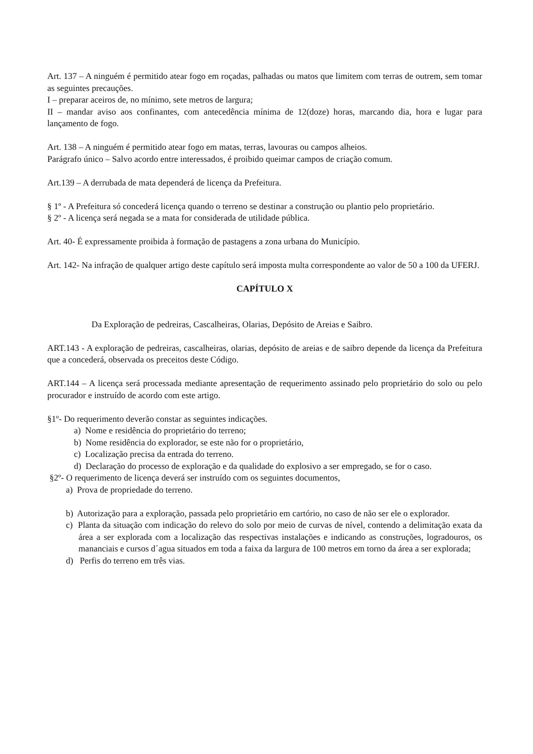Art. 137 – A ninguém é permitido atear fogo em roçadas, palhadas ou matos que limitem com terras de outrem, sem tomar as seguintes precauções.
I – preparar aceiros de, no mínimo, sete metros de largura;
II – mandar aviso aos confinantes, com antecedência mínima de 12(doze) horas, marcando dia, hora e lugar para lançamento de fogo.
Art. 138 – A ninguém é permitido atear fogo em matas, terras, lavouras ou campos alheios.
Parágrafo único – Salvo acordo entre interessados, é proibido queimar campos de criação comum.
Art.139 – A derrubada de mata dependerá de licença da Prefeitura.
§ 1º - A Prefeitura só concederá licença quando o terreno se destinar a construção ou plantio pelo proprietário.
§ 2º - A licença será negada se a mata for considerada de utilidade pública.
Art. 40- É expressamente proibida à formação de pastagens a zona urbana do Município.
Art. 142- Na infração de qualquer artigo deste capítulo será imposta multa correspondente ao valor de 50 a 100 da UFERJ.
CAPÍTULO X
Da Exploração de pedreiras, Cascalheiras, Olarias, Depósito de Areias e Saibro.
ART.143 - A exploração de pedreiras, cascalheiras, olarias, depósito de areias e de saibro depende da licença da Prefeitura que a concederá, observada os preceitos deste Código.
ART.144 – A licença será processada mediante apresentação de requerimento assinado pelo proprietário do solo ou pelo procurador e instruído de acordo com este artigo.
§1º- Do requerimento deverão constar as seguintes indicações.
a) Nome e residência do proprietário do terreno;
b) Nome residência do explorador, se este não for o proprietário,
c) Localização precisa da entrada do terreno.
d) Declaração do processo de exploração e da qualidade do explosivo a ser empregado, se for o caso.
§2º- O requerimento de licença deverá ser instruído com os seguintes documentos,
a) Prova de propriedade do terreno.
b) Autorização para a exploração, passada pelo proprietário em cartório, no caso de não ser ele o explorador.
c) Planta da situação com indicação do relevo do solo por meio de curvas de nível, contendo a delimitação exata da área a ser explorada com a localização das respectivas instalações e indicando as construções, logradouros, os mananciais e cursos d´agua situados em toda a faixa da largura de 100 metros em torno da área a ser explorada;
d) Perfis do terreno em três vias.